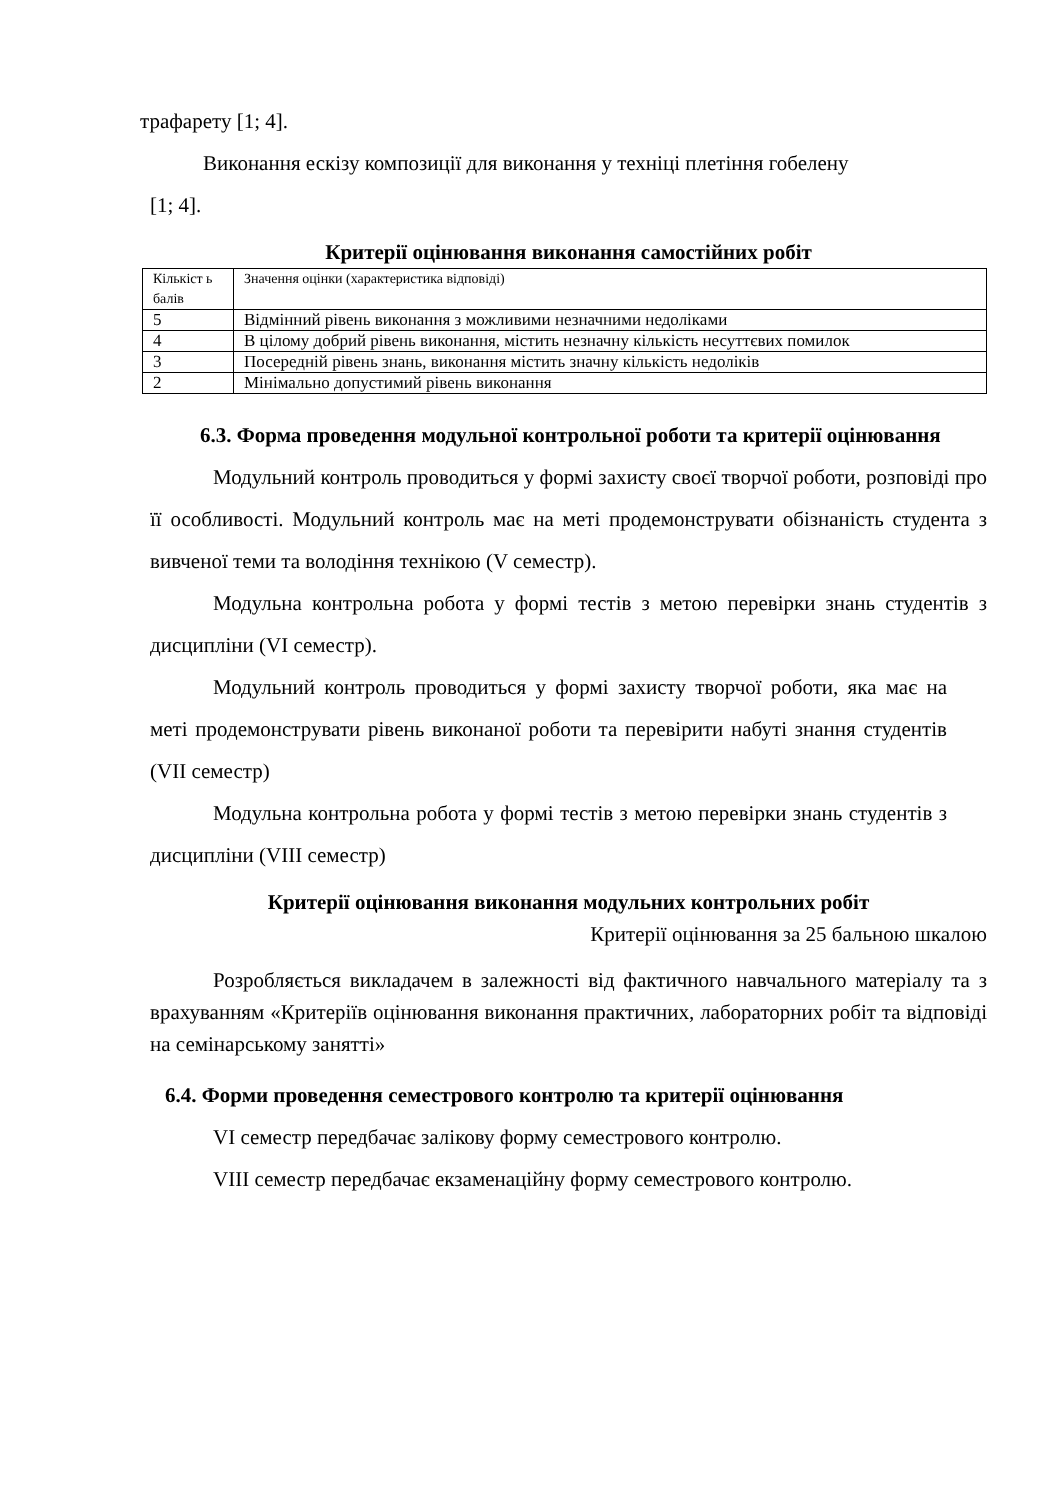трафарету [1; 4].
Виконання ескізу композиції для виконання у техніці плетіння гобелену
[1; 4].
Критерії оцінювання виконання самостійних робіт
| Кількіст ь балів | Значення оцінки (характеристика відповіді) |
| 5 | Відмінний рівень виконання з можливими незначними недоліками |
| 4 | В цілому добрий рівень виконання, містить незначну кількість несуттєвих помилок |
| 3 | Посередній рівень знань, виконання містить значну кількість недоліків |
| 2 | Мінімально допустимий рівень виконання |
6.3. Форма проведення модульної контрольної роботи та критерії оцінювання
Модульний контроль проводиться у формі захисту своєї творчої роботи, розповіді про її особливості. Модульний контроль має на меті продемонструвати обізнаність студента з вивченої теми та володіння технікою (V семестр).
Модульна контрольна робота у формі тестів з метою перевірки знань студентів з дисципліни (VI семестр).
Модульний контроль проводиться у формі захисту творчої роботи, яка має на меті продемонструвати рівень виконаної роботи та перевірити набуті знання студентів (VII семестр)
Модульна контрольна робота у формі тестів з метою перевірки знань студентів з дисципліни (VIII семестр)
Критерії оцінювання виконання модульних контрольних робіт
Критерії оцінювання за 25 бальною шкалою
Розробляється викладачем в залежності від фактичного навчального матеріалу та з врахуванням «Критеріїв оцінювання виконання практичних, лабораторних робіт та відповіді на семінарському занятті»
6.4. Форми проведення семестрового контролю та критерії оцінювання
VI семестр передбачає залікову форму семестрового контролю.
VIII семестр передбачає екзаменаційну форму семестрового контролю.